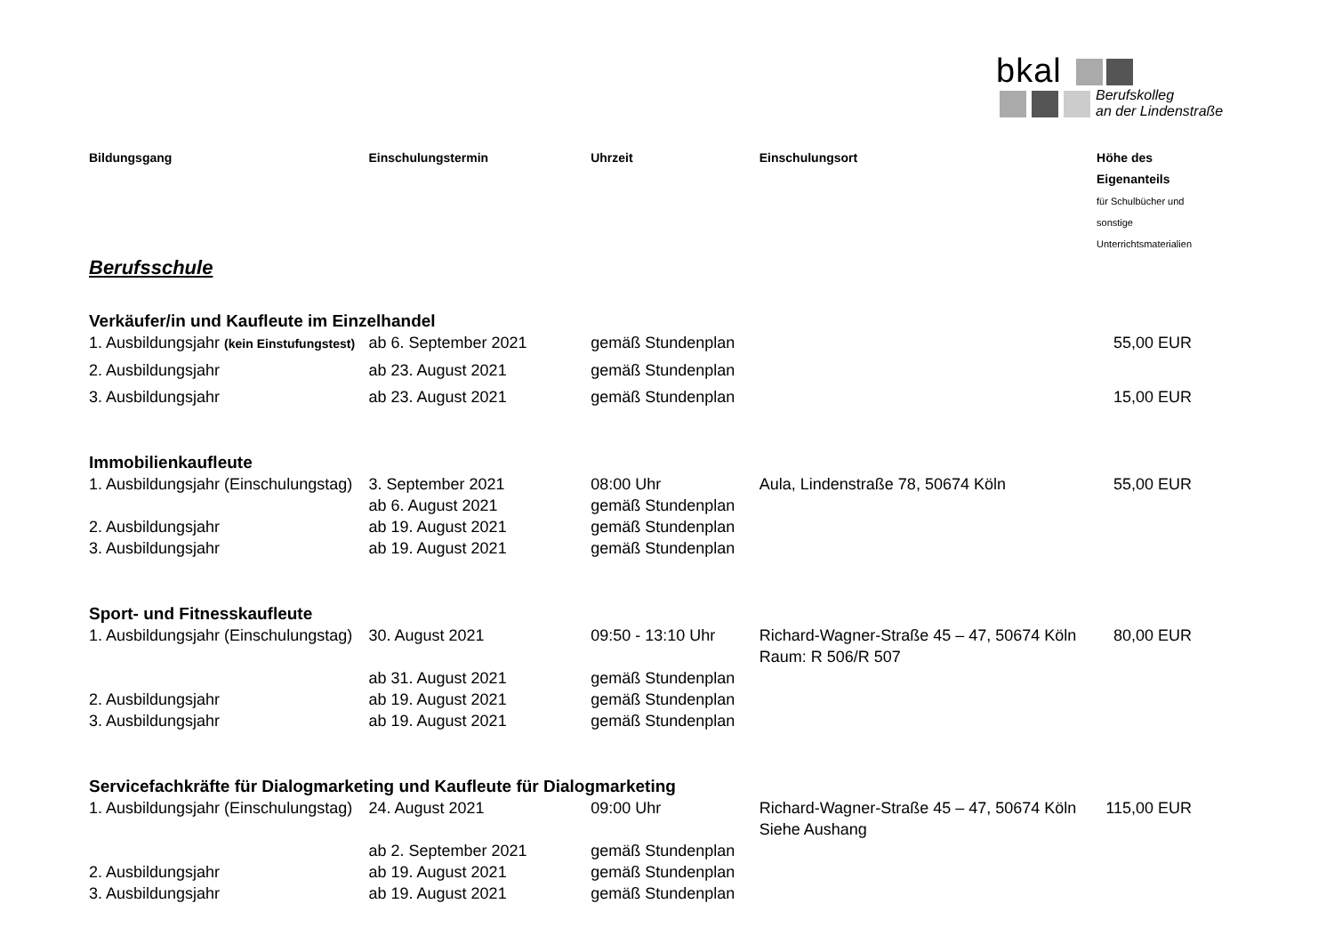bkal
Berufskolleg
an der Lindenstraße
| Bildungsgang | Einschulungstermin | Uhrzeit | Einschulungsort | Höhe des Eigenanteils für Schulbücher und sonstige Unterrichtsmaterialien |
| --- | --- | --- | --- | --- |
| Berufsschule | | | | |
| Verkäufer/in und Kaufleute im Einzelhandel | | | | |
| 1. Ausbildungsjahr (kein Einstufungstest) | ab 6. September 2021 | gemäß Stundenplan | | 55,00 EUR |
| 2. Ausbildungsjahr | ab 23. August 2021 | gemäß Stundenplan | | |
| 3. Ausbildungsjahr | ab 23. August 2021 | gemäß Stundenplan | | 15,00 EUR |
| Immobilienkaufleute | | | | |
| 1. Ausbildungsjahr (Einschulungstag) | 3. September 2021 | 08:00 Uhr | Aula, Lindenstraße 78, 50674 Köln | 55,00 EUR |
| | ab 6. August 2021 | gemäß Stundenplan | | |
| 2. Ausbildungsjahr | ab 19. August 2021 | gemäß Stundenplan | | |
| 3. Ausbildungsjahr | ab 19. August 2021 | gemäß Stundenplan | | |
| Sport- und Fitnesskaufleute | | | | |
| 1. Ausbildungsjahr (Einschulungstag) | 30. August 2021 | 09:50 - 13:10 Uhr | Richard-Wagner-Straße 45 – 47, 50674 Köln Raum: R 506/R 507 | 80,00 EUR |
| | ab 31. August 2021 | gemäß Stundenplan | | |
| 2. Ausbildungsjahr | ab 19. August 2021 | gemäß Stundenplan | | |
| 3. Ausbildungsjahr | ab 19. August 2021 | gemäß Stundenplan | | |
| Servicefachkräfte für Dialogmarketing und Kaufleute für Dialogmarketing | | | | |
| 1. Ausbildungsjahr (Einschulungstag) | 24. August 2021 | 09:00 Uhr | Richard-Wagner-Straße 45 – 47, 50674 Köln Siehe Aushang | 115,00 EUR |
| | ab 2. September 2021 | gemäß Stundenplan | | |
| 2. Ausbildungsjahr | ab 19. August 2021 | gemäß Stundenplan | | |
| 3. Ausbildungsjahr | ab 19. August 2021 | gemäß Stundenplan | | |